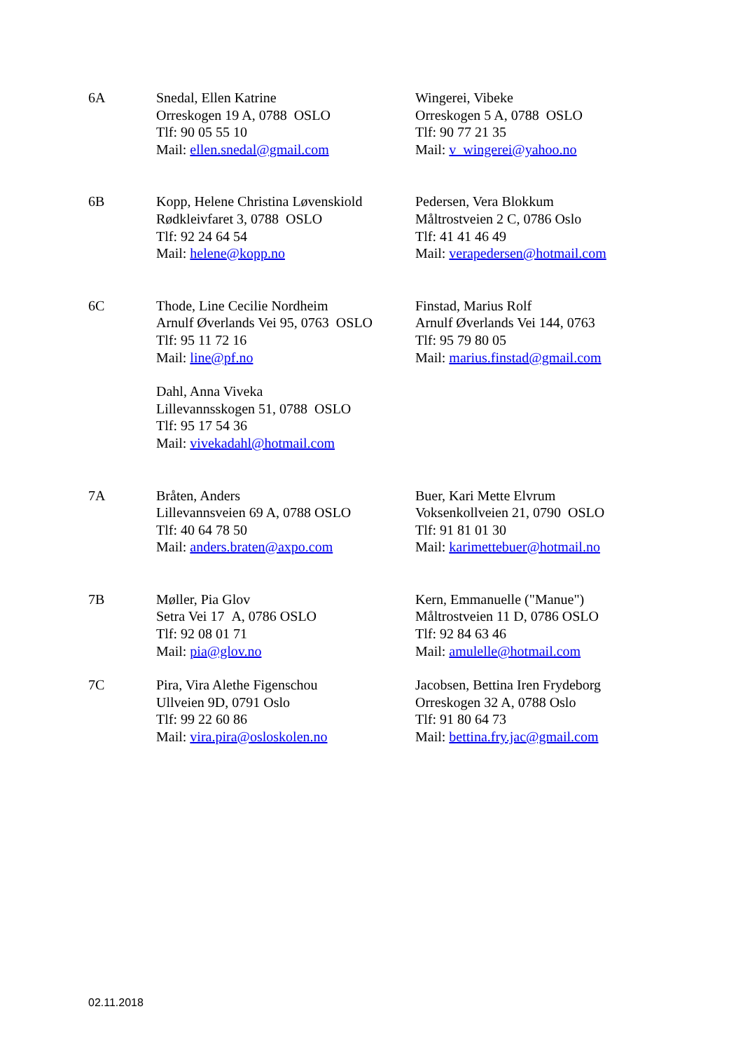| 6A | Snedal, Ellen Katrine Orreskogen 19 A, 0788 OSLO Tlf: 90 05 55 10 Mail: ellen.snedal@gmail.com | Wingerei, Vibeke Orreskogen 5 A, 0788 OSLO Tlf: 90 77 21 35 Mail: v_wingerei@yahoo.no |
| 6B | Kopp, Helene Christina Løvenskiold Rødkleivfaret 3, 0788 OSLO Tlf: 92 24 64 54 Mail: helene@kopp.no | Pedersen, Vera Blokkum Måltrostveien 2 C, 0786 Oslo Tlf: 41 41 46 49 Mail: verapedersen@hotmail.com |
| 6C | Thode, Line Cecilie Nordheim Arnulf Øverlands Vei 95, 0763 OSLO Tlf: 95 11 72 16 Mail: line@pf.no | Finstad, Marius Rolf Arnulf Øverlands Vei 144, 0763 Tlf: 95 79 80 05 Mail: marius.finstad@gmail.com |
| | Dahl, Anna Viveka Lillevannsskogen 51, 0788 OSLO Tlf: 95 17 54 36 Mail: vivekadahl@hotmail.com | |
| 7A | Bråten, Anders Lillevannsveien 69 A, 0788 OSLO Tlf: 40 64 78 50 Mail: anders.braten@axpo.com | Buer, Kari Mette Elvrum Voksenkollveien 21, 0790 OSLO Tlf: 91 81 01 30 Mail: karimettebuer@hotmail.no |
| 7B | Møller, Pia Glov Setra Vei 17 A, 0786 OSLO Tlf: 92 08 01 71 Mail: pia@glov.no | Kern, Emmanuelle ("Manue") Måltrostveien 11 D, 0786 OSLO Tlf: 92 84 63 46 Mail: amulelle@hotmail.com |
| 7C | Pira, Vira Alethe Figenschou Ullveien 9D, 0791 Oslo Tlf: 99 22 60 86 Mail: vira.pira@osloskolen.no | Jacobsen, Bettina Iren Frydeborg Orreskogen 32 A, 0788 Oslo Tlf: 91 80 64 73 Mail: bettina.fry.jac@gmail.com |
02.11.2018